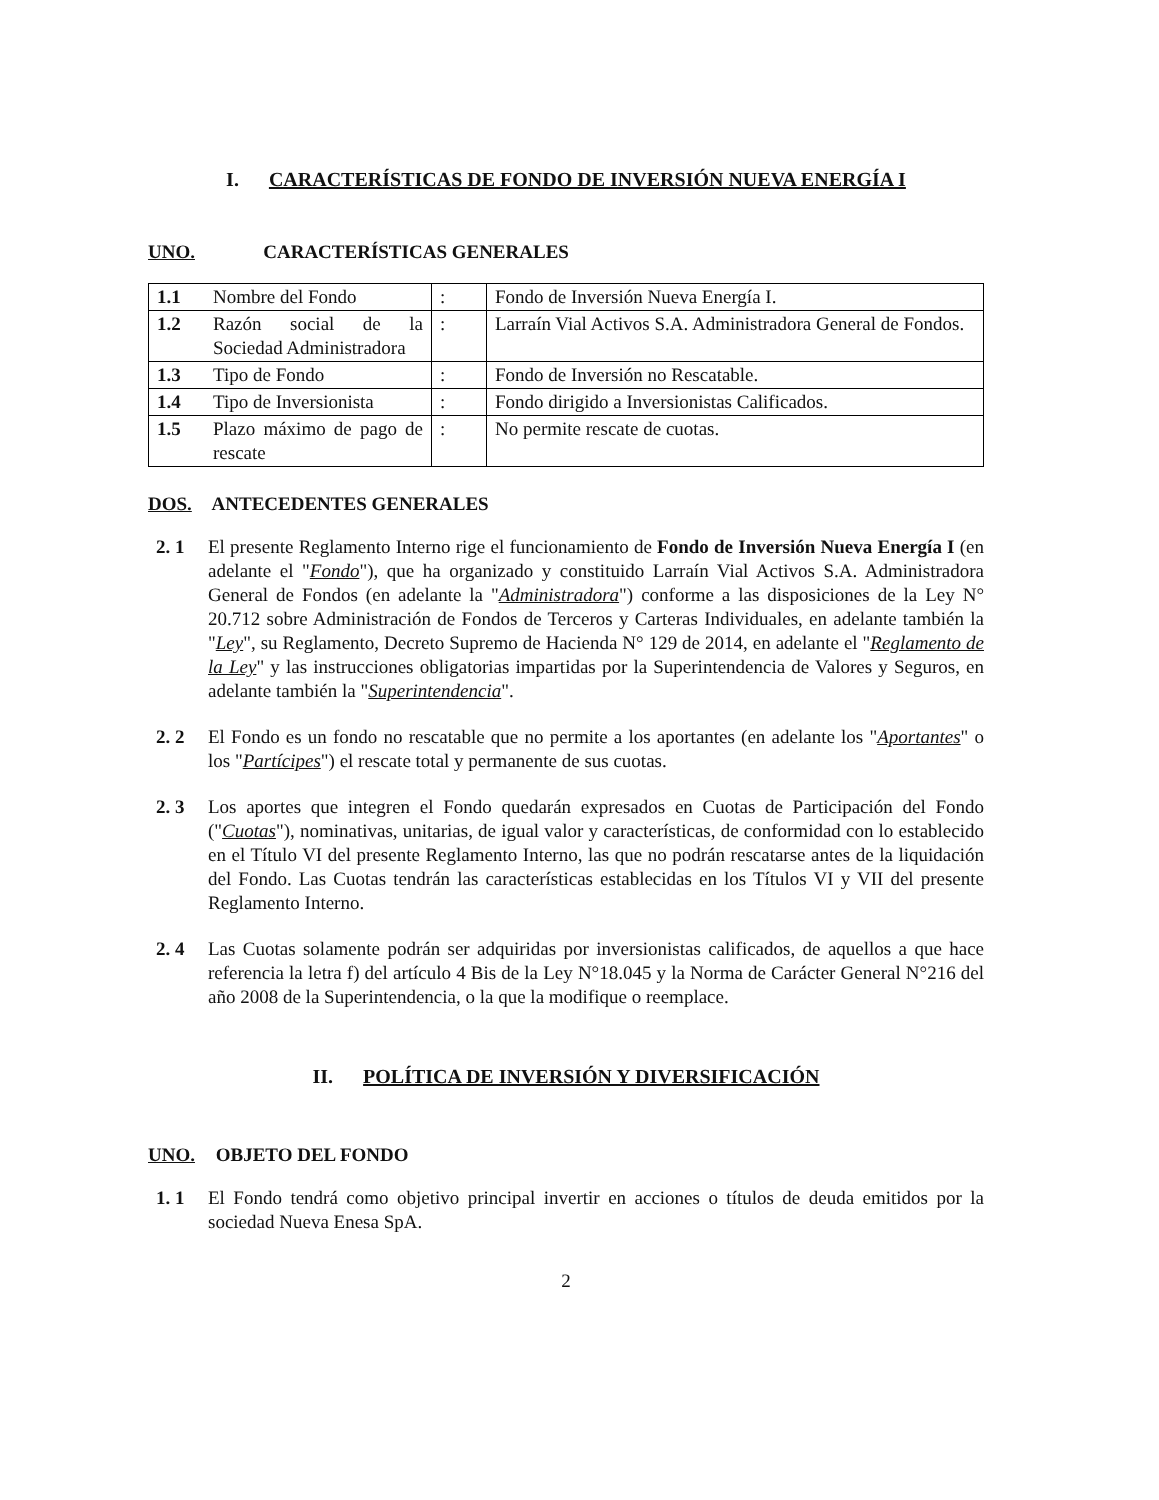I. CARACTERÍSTICAS DE FONDO DE INVERSIÓN NUEVA ENERGÍA I
UNO. CARACTERÍSTICAS GENERALES
| 1.1 | Nombre del Fondo | : | Fondo de Inversión Nueva Energía I. |
| 1.2 | Razón social de la Sociedad Administradora | : | Larraín Vial Activos S.A. Administradora General de Fondos. |
| 1.3 | Tipo de Fondo | : | Fondo de Inversión no Rescatable. |
| 1.4 | Tipo de Inversionista | : | Fondo dirigido a Inversionistas Calificados. |
| 1.5 | Plazo máximo de pago de rescate | : | No permite rescate de cuotas. |
DOS. ANTECEDENTES GENERALES
2. 1 El presente Reglamento Interno rige el funcionamiento de Fondo de Inversión Nueva Energía I (en adelante el "Fondo"), que ha organizado y constituido Larraín Vial Activos S.A. Administradora General de Fondos (en adelante la "Administradora") conforme a las disposiciones de la Ley N° 20.712 sobre Administración de Fondos de Terceros y Carteras Individuales, en adelante también la "Ley", su Reglamento, Decreto Supremo de Hacienda N° 129 de 2014, en adelante el "Reglamento de la Ley" y las instrucciones obligatorias impartidas por la Superintendencia de Valores y Seguros, en adelante también la "Superintendencia".
2. 2 El Fondo es un fondo no rescatable que no permite a los aportantes (en adelante los "Aportantes" o los "Partícipes") el rescate total y permanente de sus cuotas.
2. 3 Los aportes que integren el Fondo quedarán expresados en Cuotas de Participación del Fondo ("Cuotas"), nominativas, unitarias, de igual valor y características, de conformidad con lo establecido en el Título VI del presente Reglamento Interno, las que no podrán rescatarse antes de la liquidación del Fondo. Las Cuotas tendrán las características establecidas en los Títulos VI y VII del presente Reglamento Interno.
2. 4 Las Cuotas solamente podrán ser adquiridas por inversionistas calificados, de aquellos a que hace referencia la letra f) del artículo 4 Bis de la Ley N°18.045 y la Norma de Carácter General N°216 del año 2008 de la Superintendencia, o la que la modifique o reemplace.
II. POLÍTICA DE INVERSIÓN Y DIVERSIFICACIÓN
UNO. OBJETO DEL FONDO
1. 1 El Fondo tendrá como objetivo principal invertir en acciones o títulos de deuda emitidos por la sociedad Nueva Enesa SpA.
2